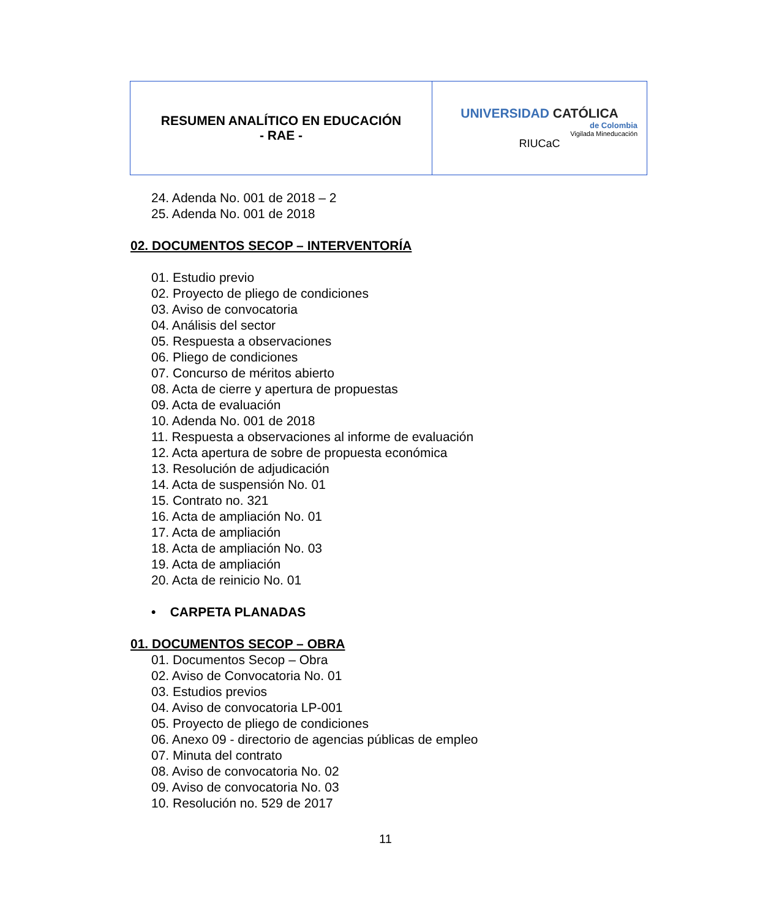| RESUMEN ANALÍTICO EN EDUCACIÓN - RAE - | UNIVERSIDAD CATÓLICA de Colombia Vigilada Mineducación RIUCaC |
24. Adenda No. 001 de 2018 – 2
25. Adenda No. 001 de 2018
02. DOCUMENTOS SECOP – INTERVENTORÍA
01. Estudio previo
02. Proyecto de pliego de condiciones
03. Aviso de convocatoria
04. Análisis del sector
05. Respuesta a observaciones
06. Pliego de condiciones
07. Concurso de méritos abierto
08. Acta de cierre y apertura de propuestas
09. Acta de evaluación
10. Adenda No. 001 de 2018
11. Respuesta a observaciones al informe de evaluación
12. Acta apertura de sobre de propuesta económica
13. Resolución de adjudicación
14. Acta de suspensión No. 01
15. Contrato no. 321
16. Acta de ampliación No. 01
17. Acta de ampliación
18. Acta de ampliación No. 03
19. Acta de ampliación
20. Acta de reinicio No. 01
• CARPETA PLANADAS
01. DOCUMENTOS SECOP – OBRA
01. Documentos Secop – Obra
02. Aviso de Convocatoria No. 01
03. Estudios previos
04. Aviso de convocatoria LP-001
05. Proyecto de pliego de condiciones
06. Anexo 09 - directorio de agencias públicas de empleo
07. Minuta del contrato
08. Aviso de convocatoria No. 02
09. Aviso de convocatoria No. 03
10. Resolución no. 529 de 2017
11